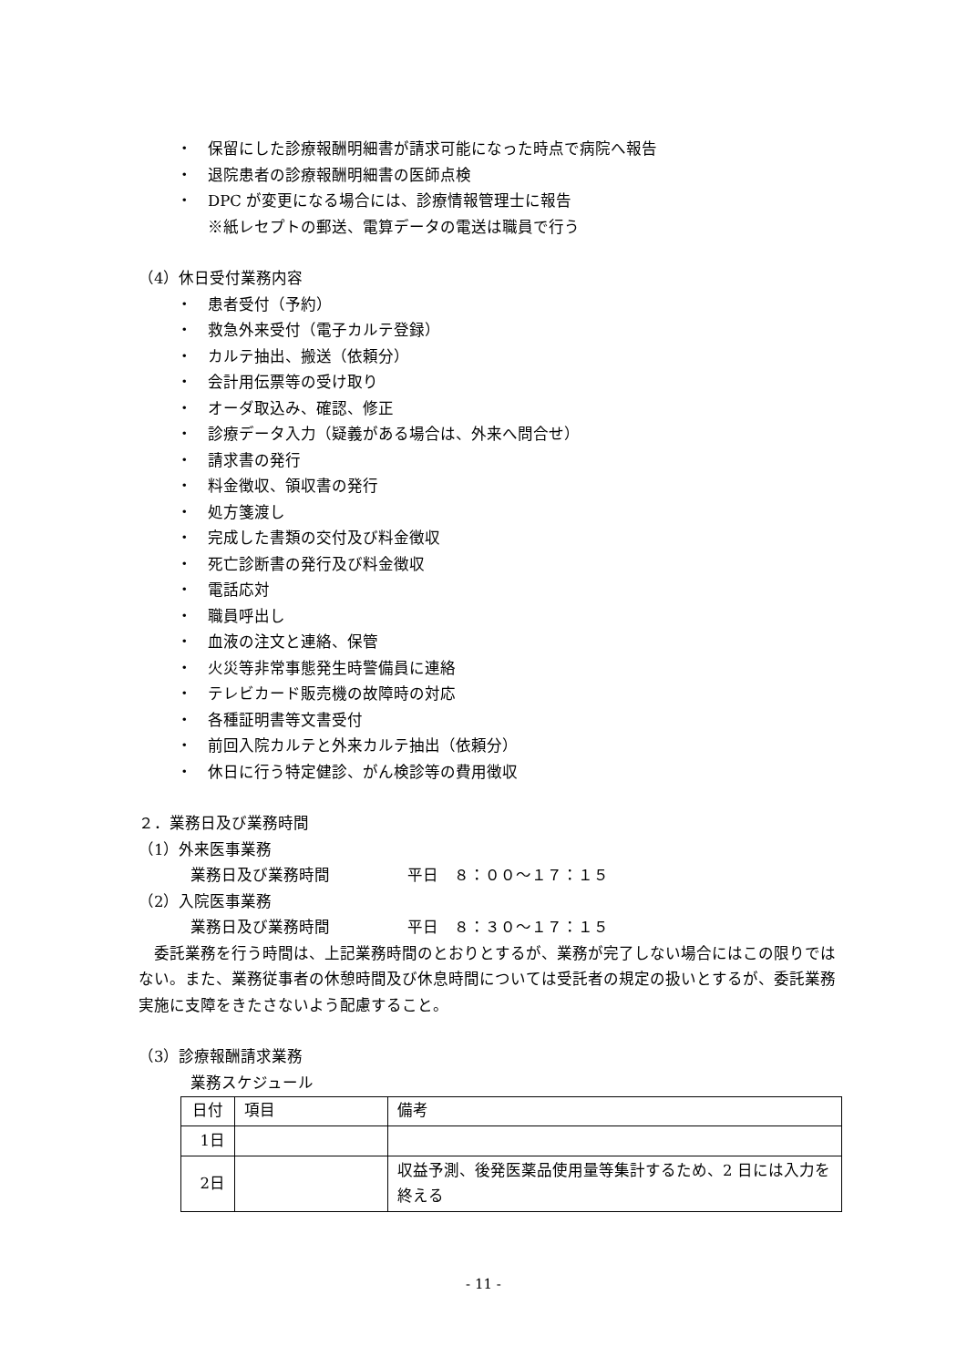・ 保留にした診療報酬明細書が請求可能になった時点で病院へ報告
・ 退院患者の診療報酬明細書の医師点検
・ DPC が変更になる場合には、診療情報管理士に報告
※紙レセプトの郵送、電算データの電送は職員で行う
（4）休日受付業務内容
・ 患者受付（予約）
・ 救急外来受付（電子カルテ登録）
・ カルテ抽出、搬送（依頼分）
・ 会計用伝票等の受け取り
・ オーダ取込み、確認、修正
・ 診療データ入力（疑義がある場合は、外来へ問合せ）
・ 請求書の発行
・ 料金徴収、領収書の発行
・ 処方箋渡し
・ 完成した書類の交付及び料金徴収
・ 死亡診断書の発行及び料金徴収
・ 電話応対
・ 職員呼出し
・ 血液の注文と連絡、保管
・ 火災等非常事態発生時警備員に連絡
・ テレビカード販売機の故障時の対応
・ 各種証明書等文書受付
・ 前回入院カルテと外来カルテ抽出（依頼分）
・ 休日に行う特定健診、がん検診等の費用徴収
２．業務日及び業務時間
（1）外来医事業務
業務日及び業務時間　　　　　平日　８：００～１７：１５
（2）入院医事業務
業務日及び業務時間　　　　　平日　８：３０～１７：１５
　委託業務を行う時間は、上記業務時間のとおりとするが、業務が完了しない場合にはこの限りではない。また、業務従事者の休憩時間及び休息時間については受託者の規定の扱いとするが、委託業務実施に支障をきたさないよう配慮すること。
（3）診療報酬請求業務
業務スケジュール
| 日付 | 項目 | 備考 |
| --- | --- | --- |
| 1日 | | |
| 2日 | | 収益予測、後発医薬品使用量等集計するため、2 日には入力を終える |
- 11 -